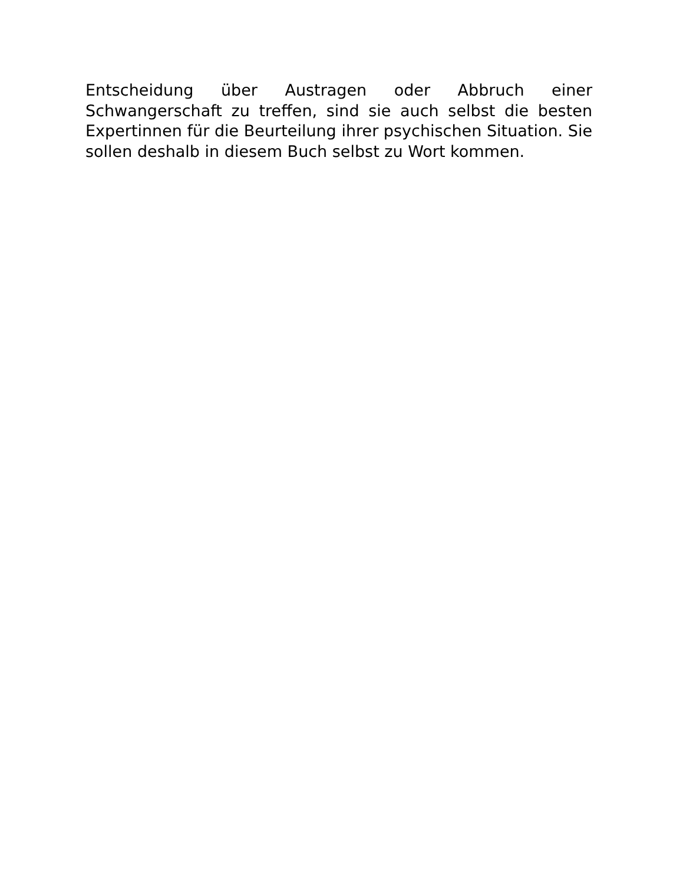Entscheidung über Austragen oder Abbruch einer Schwangerschaft zu treffen, sind sie auch selbst die besten Expertinnen für die Beurteilung ihrer psychischen Situation. Sie sollen deshalb in diesem Buch selbst zu Wort kommen.